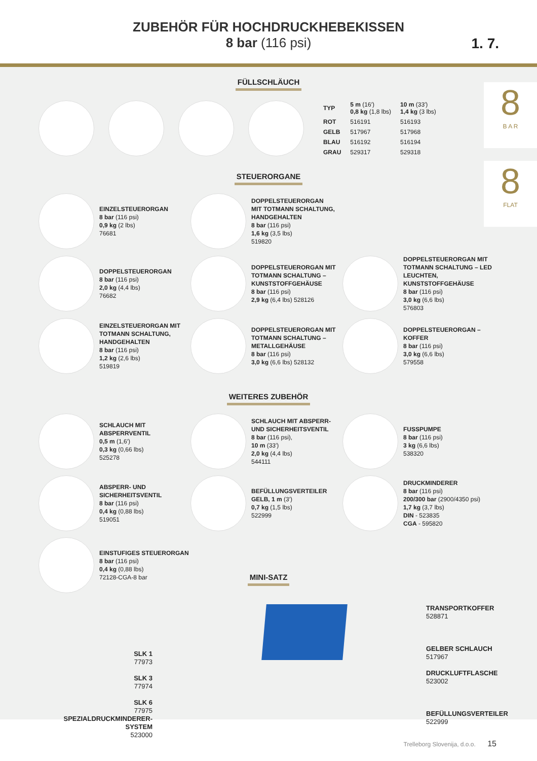ZUBEHÖR FÜR HOCHDRUCKHEBEKISSEN
8 bar (116 psi)
1. 7.
8
B A R
8
FLAT
FÜLLSCHLÄUCH
| TYP | 5 m (16′) 0,8 kg (1,8 lbs) | 10 m (33′) 1,4 kg (3 lbs) |
| ROT | 516191 | 516193 |
| GELB | 517967 | 517968 |
| BLAU | 516192 | 516194 |
| GRAU | 529317 | 529318 |
STEUERORGANE
EINZELSTEUERORGAN
8 bar (116 psi)
0,9 kg (2 lbs)
76681
DOPPELSTEUERORGAN
MIT TOTMANN SCHALTUNG,
HANDGEHALTEN
8 bar (116 psi)
1,6 kg (3,5 lbs)
519820
DOPPELSTEUERORGAN
8 bar (116 psi)
2,0 kg (4,4 lbs)
76682
DOPPELSTEUERORGAN MIT TOTMANN SCHALTUNG – KUNSTSTOFFGEHÄUSE
8 bar (116 psi)
2,9 kg (6,4 lbs) 528126
DOPPELSTEUERORGAN MIT TOTMANN SCHALTUNG – LED LEUCHTEN, KUNSTSTOFFGEHÄUSE
8 bar (116 psi)
3,0 kg (6,6 lbs)
576803
EINZELSTEUERORGAN MIT TOTMANN SCHALTUNG, HANDGEHALTEN
8 bar (116 psi)
1,2 kg (2,6 lbs)
519819
DOPPELSTEUERORGAN MIT TOTMANN SCHALTUNG – METALLGEHÄUSE
8 bar (116 psi)
3,0 kg (6,6 lbs) 528132
DOPPELSTEUERORGAN – KOFFER
8 bar (116 psi)
3,0 kg (6,6 lbs)
579558
WEITERES ZUBEHÖR
SCHLAUCH MIT ABSPERRVENTIL
0,5 m (1,6′)
0,3 kg (0,66 lbs)
525278
SCHLAUCH MIT ABSPERR- UND SICHERHEITSVENTIL
8 bar (116 psi),
10 m (33′)
2,0 kg (4,4 lbs)
544111
FUSSPUMPE
8 bar (116 psi)
3 kg (6,6 lbs)
538320
ABSPERR- UND SICHERHEITSVENTIL
8 bar (116 psi)
0,4 kg (0,88 lbs)
519051
BEFÜLLUNGSVERTEILER GELB, 1 m (3′)
0,7 kg (1,5 lbs)
522999
DRUCKMINDERER
8 bar (116 psi)
200/300 bar (2900/4350 psi)
1,7 kg (3,7 lbs)
DIN - 523835
CGA - 595820
EINSTUFIGES STEUERORGAN
8 bar (116 psi)
0,4 kg (0,88 lbs)
72128-CGA-8 bar
MINI-SATZ
SLK 1
77973
SLK 3
77974
SLK 6
77975
SPEZIALDRUCKMINDERER-SYSTEM
523000
TRANSPORTKOFFER
528871
GELBER SCHLAUCH
517967
DRUCKLUFTFLASCHE
523002
BEFÜLLUNGSVERTEILER
522999
Trelleborg Slovenija, d.o.o. 15